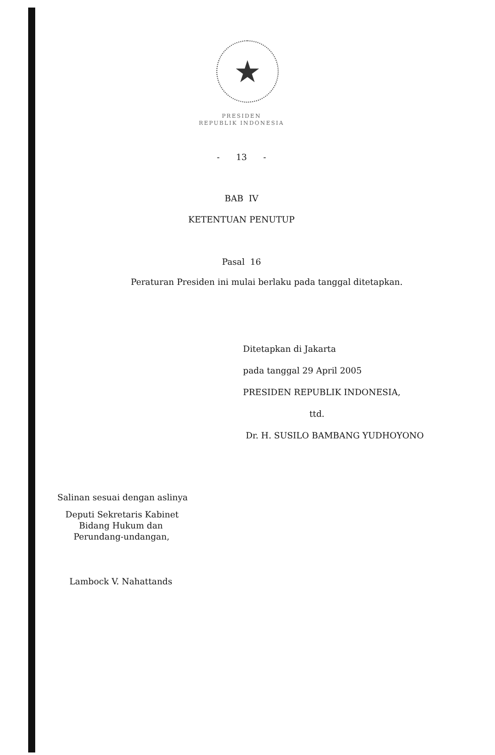★
PRESIDEN
REPUBLIK INDONESIA
- 13 -
BAB IV
KETENTUAN PENUTUP
Pasal 16
Peraturan Presiden ini mulai berlaku pada tanggal ditetapkan.
Ditetapkan di Jakarta
pada tanggal 29 April 2005
PRESIDEN REPUBLIK INDONESIA,
ttd.
Dr. H. SUSILO BAMBANG YUDHOYONO
Salinan sesuai dengan aslinya
Deputi Sekretaris Kabinet
Bidang Hukum dan
Perundang-undangan,
Lambock V. Nahattands